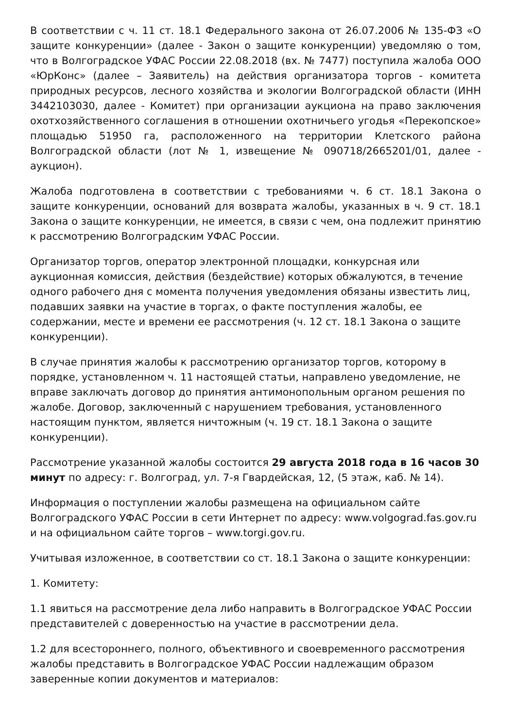В соответствии с ч. 11 ст. 18.1 Федерального закона от 26.07.2006 № 135-ФЗ «О защите конкуренции» (далее - Закон о защите конкуренции) уведомляю о том, что в Волгоградское УФАС России 22.08.2018 (вх. № 7477) поступила жалоба ООО «ЮрКонс» (далее – Заявитель) на действия организатора торгов - комитета природных ресурсов, лесного хозяйства и экологии Волгоградской области (ИНН 3442103030, далее - Комитет) при организации аукциона на право заключения охотхозяйственного соглашения в отношении охотничьего угодья «Перекопское» площадью 51950 га, расположенного на территории Клетского района Волгоградской области (лот № 1, извещение № 090718/2665201/01, далее - аукцион).
Жалоба подготовлена в соответствии с требованиями ч. 6 ст. 18.1 Закона о защите конкуренции, оснований для возврата жалобы, указанных в ч. 9 ст. 18.1 Закона о защите конкуренции, не имеется, в связи с чем, она подлежит принятию к рассмотрению Волгоградским УФАС России.
Организатор торгов, оператор электронной площадки, конкурсная или аукционная комиссия, действия (бездействие) которых обжалуются, в течение одного рабочего дня с момента получения уведомления обязаны известить лиц, подавших заявки на участие в торгах, о факте поступления жалобы, ее содержании, месте и времени ее рассмотрения (ч. 12 ст. 18.1 Закона о защите конкуренции).
В случае принятия жалобы к рассмотрению организатор торгов, которому в порядке, установленном ч. 11 настоящей статьи, направлено уведомление, не вправе заключать договор до принятия антимонопольным органом решения по жалобе. Договор, заключенный с нарушением требования, установленного настоящим пунктом, является ничтожным (ч. 19 ст. 18.1 Закона о защите конкуренции).
Рассмотрение указанной жалобы состоится 29 августа 2018 года в 16 часов 30 минут по адресу: г. Волгоград, ул. 7-я Гвардейская, 12, (5 этаж, каб. № 14).
Информация о поступлении жалобы размещена на официальном сайте Волгоградского УФАС России в сети Интернет по адресу: www.volgograd.fas.gov.ru и на официальном сайте торгов – www.torgi.gov.ru.
Учитывая изложенное, в соответствии со ст. 18.1 Закона о защите конкуренции:
1. Комитету:
1.1 явиться на рассмотрение дела либо направить в Волгоградское УФАС России представителей с доверенностью на участие в рассмотрении дела.
1.2 для всестороннего, полного, объективного и своевременного рассмотрения жалобы представить в Волгоградское УФАС России надлежащим образом заверенные копии документов и материалов: